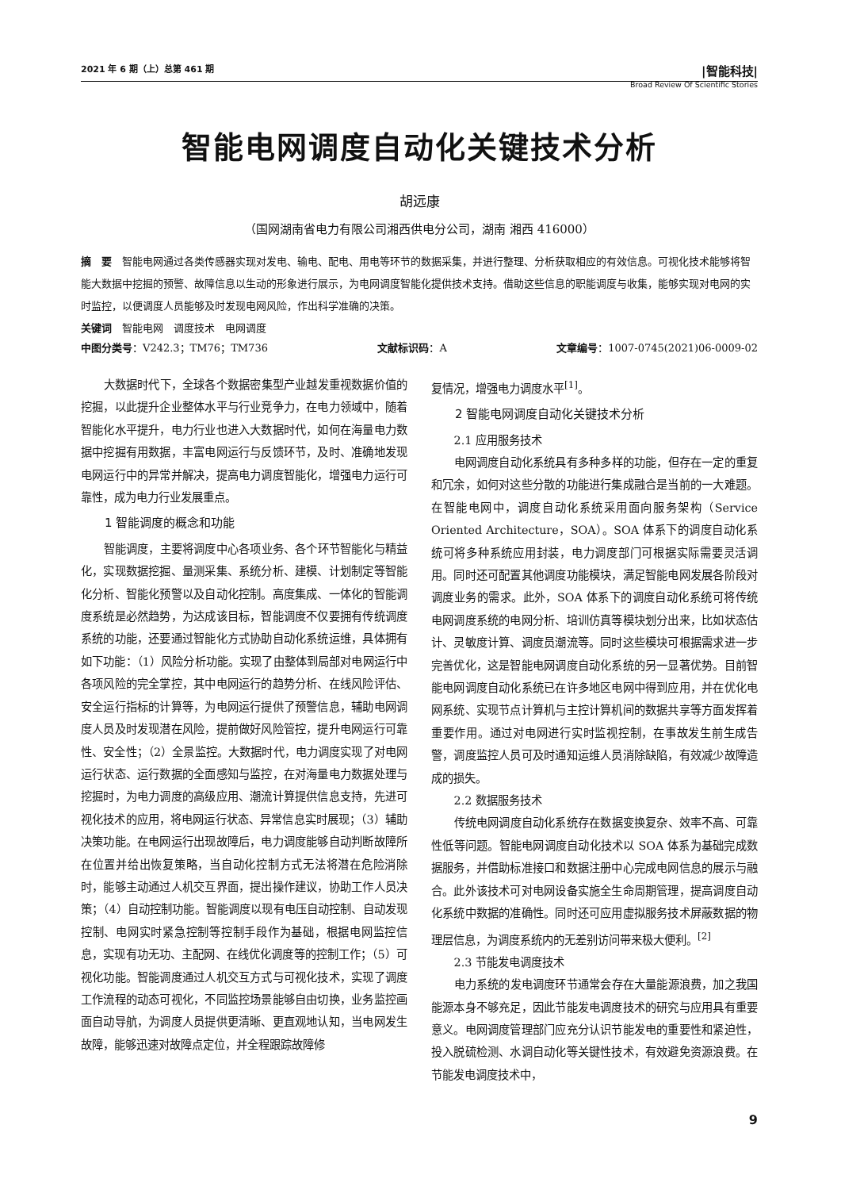2021 年 6 期（上）总第 461 期 |智能科技|
Broad Review Of Scientific Stories
智能电网调度自动化关键技术分析
胡远康
（国网湖南省电力有限公司湘西供电分公司，湖南 湘西 416000）
摘　要　智能电网通过各类传感器实现对发电、输电、配电、用电等环节的数据采集，并进行整理、分析获取相应的有效信息。可视化技术能够将智能大数据中挖掘的预警、故障信息以生动的形象进行展示，为电网调度智能化提供技术支持。借助这些信息的职能调度与收集，能够实现对电网的实时监控，以便调度人员能够及时发现电网风险，作出科学准确的决策。
关键词　智能电网　调度技术　电网调度
中图分类号：V242.3；TM76；TM736 文献标识码：A 文章编号：1007-0745(2021)06-0009-02
大数据时代下，全球各个数据密集型产业越发重视数据价值的挖掘，以此提升企业整体水平与行业竞争力，在电力领域中，随着智能化水平提升，电力行业也进入大数据时代，如何在海量电力数据中挖掘有用数据，丰富电网运行与反馈环节，及时、准确地发现电网运行中的异常并解决，提高电力调度智能化，增强电力运行可靠性，成为电力行业发展重点。
1 智能调度的概念和功能
智能调度，主要将调度中心各项业务、各个环节智能化与精益化，实现数据挖掘、量测采集、系统分析、建模、计划制定等智能化分析、智能化预警以及自动化控制。高度集成、一体化的智能调度系统是必然趋势，为达成该目标，智能调度不仅要拥有传统调度系统的功能，还要通过智能化方式协助自动化系统运维，具体拥有如下功能：（1）风险分析功能。实现了由整体到局部对电网运行中各项风险的完全掌控，其中电网运行的趋势分析、在线风险评估、安全运行指标的计算等，为电网运行提供了预警信息，辅助电网调度人员及时发现潜在风险，提前做好风险管控，提升电网运行可靠性、安全性；（2）全景监控。大数据时代，电力调度实现了对电网运行状态、运行数据的全面感知与监控，在对海量电力数据处理与挖掘时，为电力调度的高级应用、潮流计算提供信息支持，先进可视化技术的应用，将电网运行状态、异常信息实时展现；（3）辅助决策功能。在电网运行出现故障后，电力调度能够自动判断故障所在位置并给出恢复策略，当自动化控制方式无法将潜在危险消除时，能够主动通过人机交互界面，提出操作建议，协助工作人员决策；（4）自动控制功能。智能调度以现有电压自动控制、自动发现控制、电网实时紧急控制等控制手段作为基础，根据电网监控信息，实现有功无功、主配网、在线优化调度等的控制工作；（5）可视化功能。智能调度通过人机交互方式与可视化技术，实现了调度工作流程的动态可视化，不同监控场景能够自由切换，业务监控画面自动导航，为调度人员提供更清晰、更直观地认知，当电网发生故障，能够迅速对故障点定位，并全程跟踪故障修
复情况，增强电力调度水平<sup>[1]</sup>。
2 智能电网调度自动化关键技术分析
2.1 应用服务技术
电网调度自动化系统具有多种多样的功能，但存在一定的重复和冗余，如何对这些分散的功能进行集成融合是当前的一大难题。在智能电网中，调度自动化系统采用面向服务架构（Service Oriented Architecture，SOA）。SOA 体系下的调度自动化系统可将多种系统应用封装，电力调度部门可根据实际需要灵活调用。同时还可配置其他调度功能模块，满足智能电网发展各阶段对调度业务的需求。此外，SOA 体系下的调度自动化系统可将传统电网调度系统的电网分析、培训仿真等模块划分出来，比如状态估计、灵敏度计算、调度员潮流等。同时这些模块可根据需求进一步完善优化，这是智能电网调度自动化系统的另一显著优势。目前智能电网调度自动化系统已在许多地区电网中得到应用，并在优化电网系统、实现节点计算机与主控计算机间的数据共享等方面发挥着重要作用。通过对电网进行实时监视控制，在事故发生前生成告警，调度监控人员可及时通知运维人员消除缺陷，有效减少故障造成的损失。
2.2 数据服务技术
传统电网调度自动化系统存在数据变换复杂、效率不高、可靠性低等问题。智能电网调度自动化技术以 SOA 体系为基础完成数据服务，并借助标准接口和数据注册中心完成电网信息的展示与融合。此外该技术可对电网设备实施全生命周期管理，提高调度自动化系统中数据的准确性。同时还可应用虚拟服务技术屏蔽数据的物理层信息，为调度系统内的无差别访问带来极大便利。<sup>[2]</sup>
2.3 节能发电调度技术
电力系统的发电调度环节通常会存在大量能源浪费，加之我国能源本身不够充足，因此节能发电调度技术的研究与应用具有重要意义。电网调度管理部门应充分认识节能发电的重要性和紧迫性，投入脱硫检测、水调自动化等关键性技术，有效避免资源浪费。在节能发电调度技术中，
9